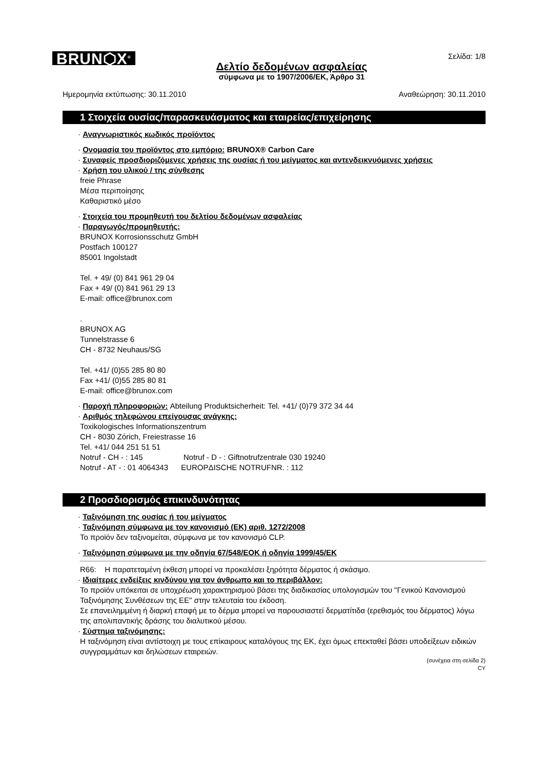BRUN⬡X<sup>®</sup>
Δελτίο δεδομένων ασφαλείας
σύμφωνα με το 1907/2006/ΕΚ, Άρθρο 31
Σελίδα: 1/8
Ημερομηνία εκτύπωσης: 30.11.2010 Αναθεώρηση: 30.11.2010
1 Στοιχεία ουσίας/παρασκευάσματος και εταιρείας/επιχείρησης
· Αναγνωριστικός κωδικός προϊόντος
· Ονομασία του προϊόντος στο εμπόριο: BRUNOX® Carbon Care
· Συναφείς προσδιοριζόμενες χρήσεις της ουσίας ή του μείγματος και αντενδεικνυόμενες χρήσεις
· Χρήση του υλικού / της σύνθεσης
freie Phrase
Μέσα περιποίησης
Καθαριστικό μέσο
· Στοιχεία του προμηθευτή του δελτίου δεδομένων ασφαλείας
· Παραγωγός/προμηθευτής:
BRUNOX Korrosionsschutz GmbH
Postfach 100127
85001 Ingolstadt
Tel. + 49/ (0) 841 961 29 04
Fax + 49/ (0) 841 961 29 13
E-mail: office@brunox.com
.
BRUNOX AG
Tunnelstrasse 6
CH - 8732 Neuhaus/SG
Tel. +41/ (0)55 285 80 80
Fax +41/ (0)55 285 80 81
E-mail: office@brunox.com
· Παροχή πληροφοριών: Abteilung Produktsicherheit: Tel. +41/ (0)79 372 34 44
· Αριθμός τηλεφώνου επείγουσας ανάγκης:
Toxikologisches Informationszentrum
CH - 8030 Zόrich, Freiestrasse 16
Tel. +41/ 044 251 51 51
Notruf - CH - : 145 Notruf - D - : Giftnotrufzentrale 030 19240
Notruf - AT - : 01 4064343 EUROPΔISCHE NOTRUFNR. : 112
2 Προσδιορισμός επικινδυνότητας
· Ταξινόμηση της ουσίας ή του μείγματος
· Ταξινόμηση σύμφωνα με τον κανονισμό (ΕΚ) αριθ. 1272/2008
Το προϊόν δεν ταξινομείται, σύμφωνα με τον κανονισμό CLP.
· Ταξινόμηση σύμφωνα με την οδηγία 67/548/ΕΟΚ ή οδηγία 1999/45/ΕΚ
R66: Η παρατεταμένη έκθεση μπορεί να προκαλέσει ξηρότητα δέρματος ή σκάσιμο.
· Ιδιαίτερες ενδείξεις κινδύνου για τον άνθρωπο και το περιβάλλον:
Το προϊόν υπόκειται σε υποχρέωση χαρακτηρισμού βάσει της διαδικασίας υπολογισμών του "Γενικού Κανονισμού Ταξινόμησης Συνθέσεων της ΕΕ" στην τελευταία του έκδοση.
Σε επανειλημμένη ή διαρκή επαφή με το δέρμα μπορεί να παρουσιαστεί δερματίτιδα (ερεθισμός του δέρματος) λόγω της απολιπαντικής δράσης του διαλυτικού μέσου.
· Σύστημα ταξινόμησης:
Η ταξινόμηση είναι αντίστοιχη με τους επίκαιρους καταλόγους της ΕΚ, έχει όμως επεκταθεί βάσει υποδείξεων ειδικών συγγραμμάτων και δηλώσεων εταιρειών.
(συνέχεια στη σελίδα 2)
CY